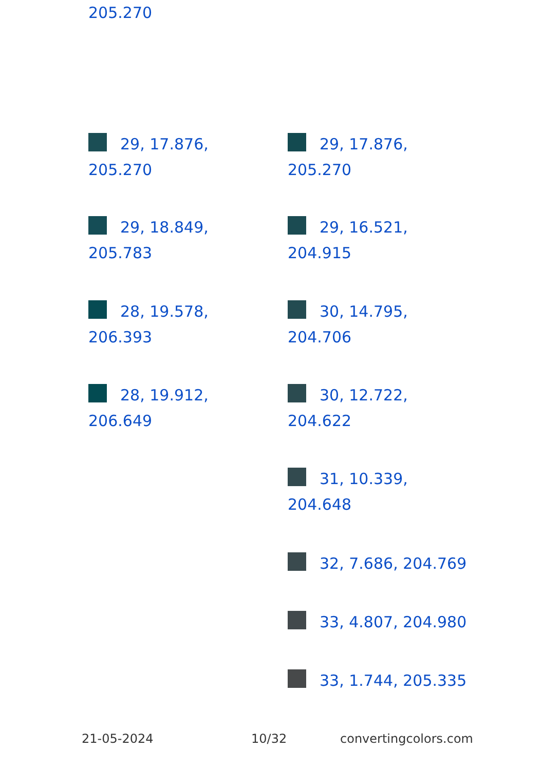205.270
29, 17.876, 205.270
29, 18.849, 205.783
28, 19.578, 206.393
28, 19.912, 206.649
29, 17.876, 205.270
29, 16.521, 204.915
30, 14.795, 204.706
30, 12.722, 204.622
31, 10.339, 204.648
32, 7.686, 204.769
33, 4.807, 204.980
33, 1.744, 205.335
21-05-2024 10/32 convertingcolors.com